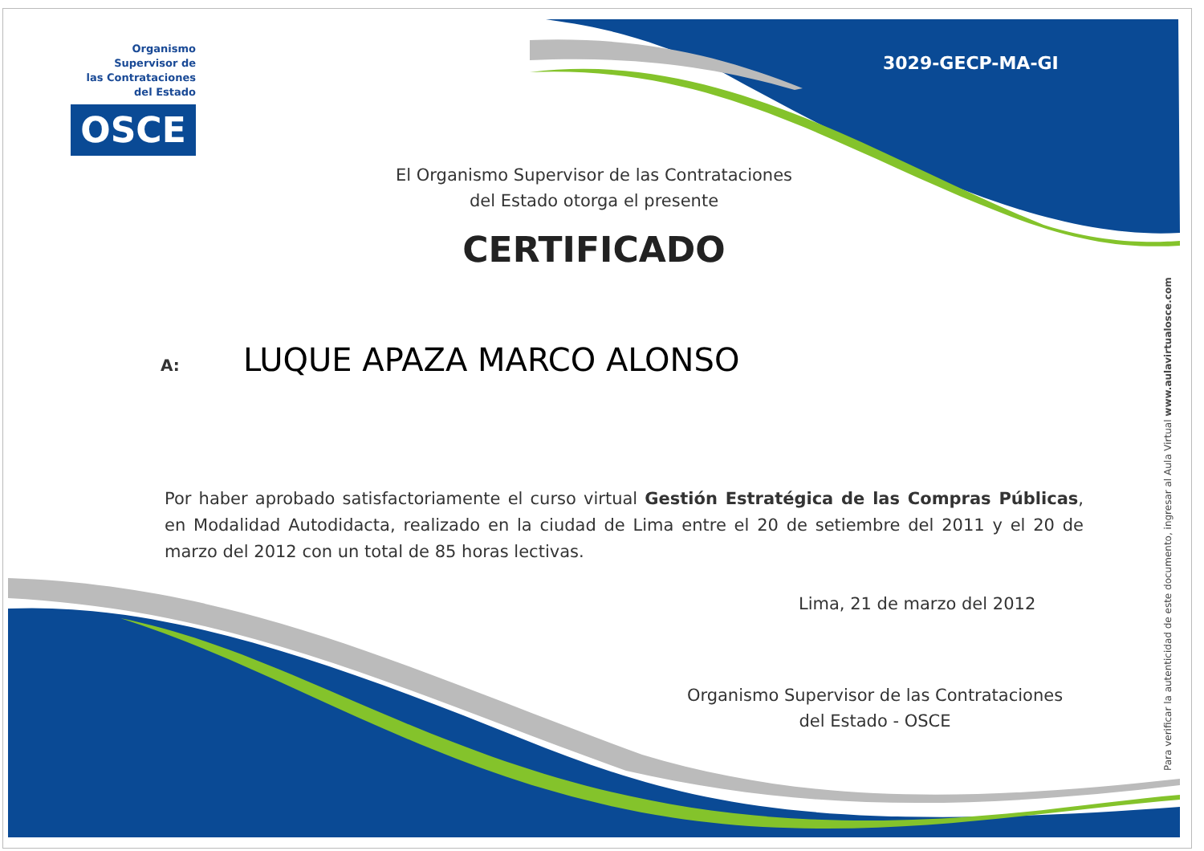Organismo Supervisor de
las Contrataciones
del Estado
OSCE
3029-GECP-MA-GI
El Organismo Supervisor de las Contrataciones
del Estado otorga el presente
CERTIFICADO
A: LUQUE APAZA MARCO ALONSO
Por haber aprobado satisfactoriamente el curso virtual Gestión Estratégica de las Compras Públicas, en Modalidad Autodidacta, realizado en la ciudad de Lima entre el 20 de setiembre del 2011 y el 20 de marzo del 2012 con un total de 85 horas lectivas.
Lima, 21 de marzo del 2012
Organismo Supervisor de las Contrataciones
del Estado - OSCE
Para verificar la autenticidad de este documento, ingresar al Aula Virtual www.aulavirtualosce.com